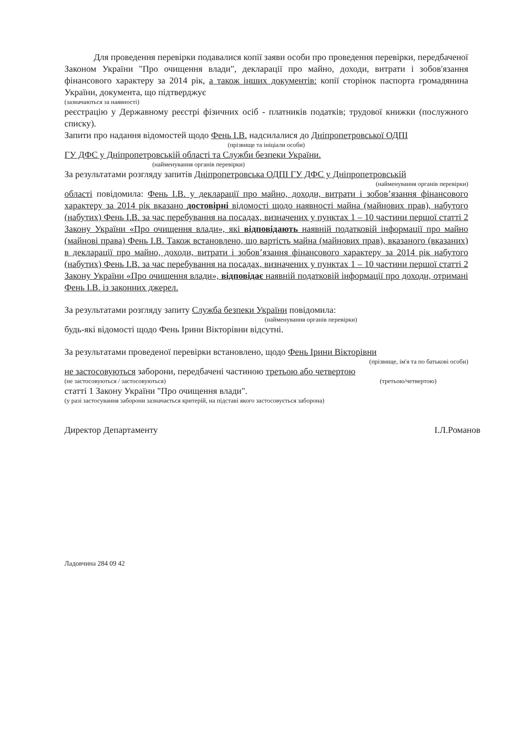Для проведення перевірки подавалися копії заяви особи про проведення перевірки, передбаченої Законом України "Про очищення влади", декларації про майно, доходи, витрати і зобов'язання фінансового характеру за 2014 рік, а також інших документів: копії сторінок паспорта громадянина України, документа, що підтверджує
(зазначаються за наявності)
реєстрацію у Державному реєстрі фізичних осіб - платників податків; трудової книжки (послужного списку).
Запити про надання відомостей щодо Фень І.В. надсилалися до Дніпропетровської ОДПІ
(прізвище та ініціали особи)
ГУ ДФС у Дніпропетровській області та Служби безпеки України.
(найменування органів перевірки)
За результатами розгляду запитів Дніпропетровська ОДПІ ГУ ДФС у Дніпропетровській
(найменування органів перевірки)
області повідомила: Фень І.В. у декларації про майно, доходи, витрати і зобов’язання фінансового характеру за 2014 рік вказано достовірні відомості щодо наявності майна (майнових прав), набутого (набутих) Фень І.В. за час перебування на посадах, визначених у пунктах 1 – 10 частини першої статті 2 Закону України «Про очищення влади», які відповідають наявній податковій інформації про майно (майнові права) Фень І.В. Також встановлено, що вартість майна (майнових прав), вказаного (вказаних) в декларації про майно, доходи, витрати і зобов’язання фінансового характеру за 2014 рік набутого (набутих) Фень І.В. за час перебування на посадах, визначених у пунктах 1 – 10 частини першої статті 2 Закону України «Про очищення влади», відповідає наявній податковій інформації про доходи, отримані Фень І.В. із законних джерел.
За результатами розгляду запиту Служба безпеки України повідомила:
(найменування органів перевірки)
будь-які відомості щодо Фень Ірини Вікторівни відсутні.
За результатами проведеної перевірки встановлено, щодо Фень Ірини Вікторівни
(прізвище, ім'я та по батькові особи)
не застосовуються заборони, передбачені частиною третьою або четвертою
(не застосовуються / застосовуються) (третьою/четвертою)
статті 1 Закону України "Про очищення влади".
(у разі застосування заборони зазначається критерій, на підставі якого застосовується заборона)
Директор Департаменту І.Л.Романов
Ладовчина 284 09 42